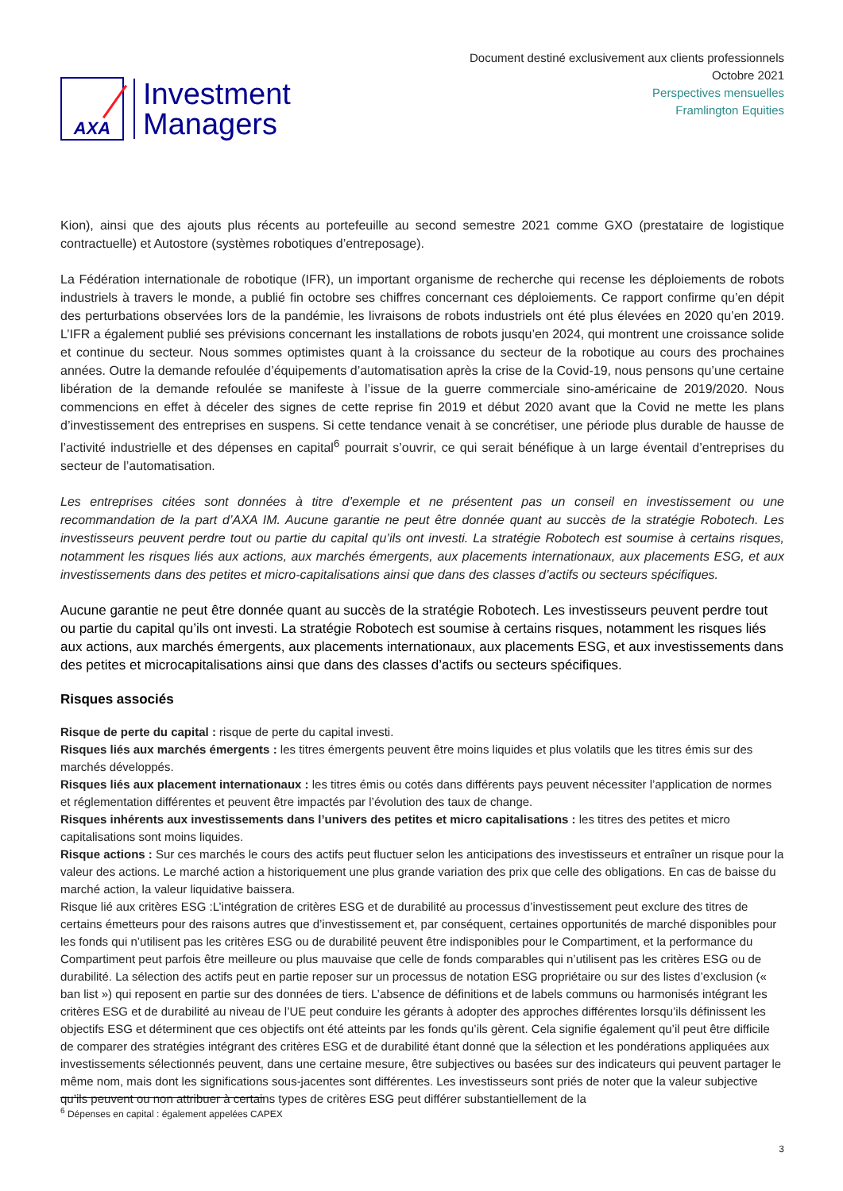AXA
Investment
Managers
Document destiné exclusivement aux clients professionnels
Octobre 2021
Perspectives mensuelles
Framlington Equities
Kion), ainsi que des ajouts plus récents au portefeuille au second semestre 2021 comme GXO (prestataire de logistique contractuelle) et Autostore (systèmes robotiques d’entreposage).
La Fédération internationale de robotique (IFR), un important organisme de recherche qui recense les déploiements de robots industriels à travers le monde, a publié fin octobre ses chiffres concernant ces déploiements. Ce rapport confirme qu’en dépit des perturbations observées lors de la pandémie, les livraisons de robots industriels ont été plus élevées en 2020 qu’en 2019. L’IFR a également publié ses prévisions concernant les installations de robots jusqu’en 2024, qui montrent une croissance solide et continue du secteur. Nous sommes optimistes quant à la croissance du secteur de la robotique au cours des prochaines années. Outre la demande refoulée d’équipements d’automatisation après la crise de la Covid-19, nous pensons qu’une certaine libération de la demande refoulée se manifeste à l’issue de la guerre commerciale sino-américaine de 2019/2020. Nous commencions en effet à déceler des signes de cette reprise fin 2019 et début 2020 avant que la Covid ne mette les plans d’investissement des entreprises en suspens. Si cette tendance venait à se concrétiser, une période plus durable de hausse de l’activité industrielle et des dépenses en capital<sup>6</sup> pourrait s’ouvrir, ce qui serait bénéfique à un large éventail d’entreprises du secteur de l’automatisation.
Les entreprises citées sont données à titre d’exemple et ne présentent pas un conseil en investissement ou une recommandation de la part d’AXA IM. Aucune garantie ne peut être donnée quant au succès de la stratégie Robotech. Les investisseurs peuvent perdre tout ou partie du capital qu’ils ont investi. La stratégie Robotech est soumise à certains risques, notamment les risques liés aux actions, aux marchés émergents, aux placements internationaux, aux placements ESG, et aux investissements dans des petites et micro-capitalisations ainsi que dans des classes d’actifs ou secteurs spécifiques.
Aucune garantie ne peut être donnée quant au succès de la stratégie Robotech. Les investisseurs peuvent perdre tout ou partie du capital qu’ils ont investi. La stratégie Robotech est soumise à certains risques, notamment les risques liés aux actions, aux marchés émergents, aux placements internationaux, aux placements ESG, et aux investissements dans des petites et microcapitalisations ainsi que dans des classes d’actifs ou secteurs spécifiques.
Risques associés
Risque de perte du capital : risque de perte du capital investi.
Risques liés aux marchés émergents : les titres émergents peuvent être moins liquides et plus volatils que les titres émis sur des marchés développés.
Risques liés aux placement internationaux : les titres émis ou cotés dans différents pays peuvent nécessiter l’application de normes et réglementation différentes et peuvent être impactés par l’évolution des taux de change.
Risques inhérents aux investissements dans l’univers des petites et micro capitalisations : les titres des petites et micro capitalisations sont moins liquides.
Risque actions : Sur ces marchés le cours des actifs peut fluctuer selon les anticipations des investisseurs et entraîner un risque pour la valeur des actions. Le marché action a historiquement une plus grande variation des prix que celle des obligations. En cas de baisse du marché action, la valeur liquidative baissera.
Risque lié aux critères ESG :L’intégration de critères ESG et de durabilité au processus d’investissement peut exclure des titres de certains émetteurs pour des raisons autres que d’investissement et, par conséquent, certaines opportunités de marché disponibles pour les fonds qui n’utilisent pas les critères ESG ou de durabilité peuvent être indisponibles pour le Compartiment, et la performance du Compartiment peut parfois être meilleure ou plus mauvaise que celle de fonds comparables qui n’utilisent pas les critères ESG ou de durabilité. La sélection des actifs peut en partie reposer sur un processus de notation ESG propriétaire ou sur des listes d’exclusion (« ban list ») qui reposent en partie sur des données de tiers. L’absence de définitions et de labels communs ou harmonisés intégrant les critères ESG et de durabilité au niveau de l’UE peut conduire les gérants à adopter des approches différentes lorsqu’ils définissent les objectifs ESG et déterminent que ces objectifs ont été atteints par les fonds qu’ils gèrent. Cela signifie également qu’il peut être difficile de comparer des stratégies intégrant des critères ESG et de durabilité étant donné que la sélection et les pondérations appliquées aux investissements sélectionnés peuvent, dans une certaine mesure, être subjectives ou basées sur des indicateurs qui peuvent partager le même nom, mais dont les significations sous-jacentes sont différentes. Les investisseurs sont priés de noter que la valeur subjective qu’ils peuvent ou non attribuer à certains types de critères ESG peut différer substantiellement de la
<sup>6</sup> Dépenses en capital : également appelées CAPEX
3